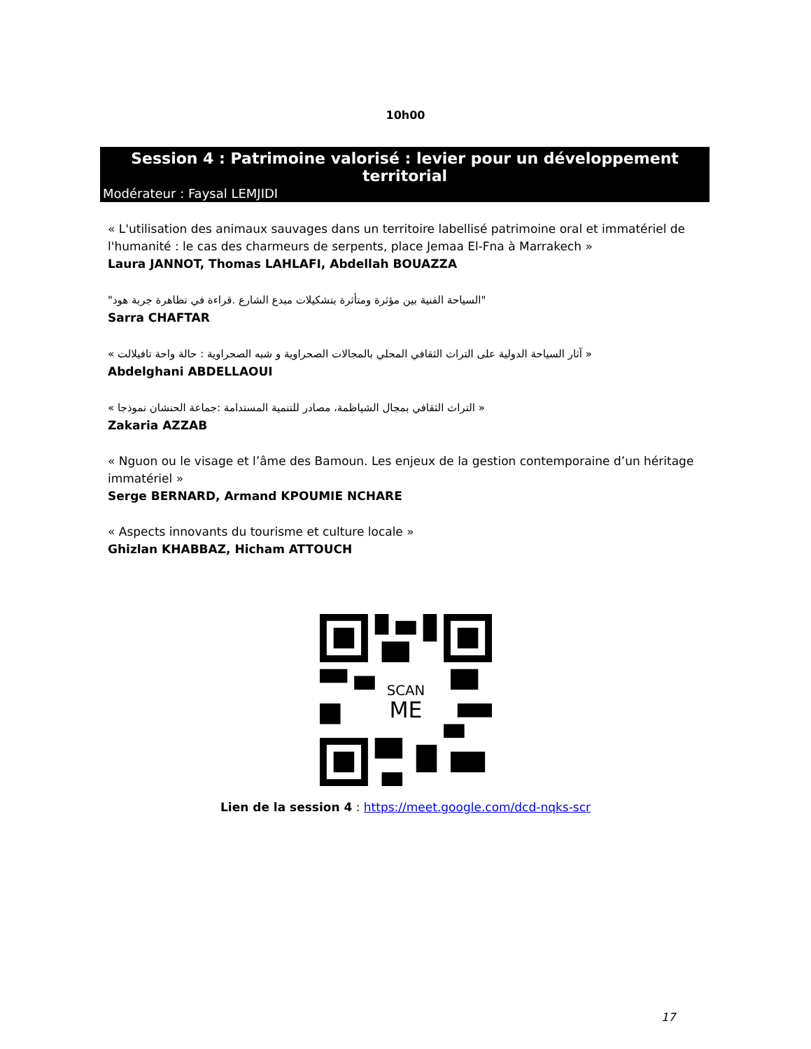10h00
Session 4 : Patrimoine valorisé : levier pour un développement territorial
Modérateur : Faysal LEMJIDI
« L'utilisation des animaux sauvages dans un territoire labellisé patrimoine oral et immatériel de l'humanité : le cas des charmeurs de serpents, place Jemaa El-Fna à Marrakech »
Laura JANNOT, Thomas LAHLAFI, Abdellah BOUAZZA
"السياحة الفنية بين مؤثرة ومتأثرة بتشكيلات مبدع الشارع .قراءة في تظاهرة جربة هود"
Sarra CHAFTAR
« آثار السياحة الدولية على التراث الثقافي المحلي بالمجالات الصحراوية و شبه الصحراوية : حالة واحة تافيلالت »
Abdelghani ABDELLAOUI
« التراث الثقافي بمجال الشياظمة، مصادر للتنمية المستدامة :جماعة الحنشان نموذجا »
Zakaria AZZAB
« Nguon ou le visage et l’âme des Bamoun. Les enjeux de la gestion contemporaine d’un héritage immatériel »
Serge BERNARD, Armand KPOUMIE NCHARE
« Aspects innovants du tourisme et culture locale »
Ghizlan KHABBAZ, Hicham ATTOUCH
SCAN
ME
Lien de la session 4 : https://meet.google.com/dcd-nqks-scr
17